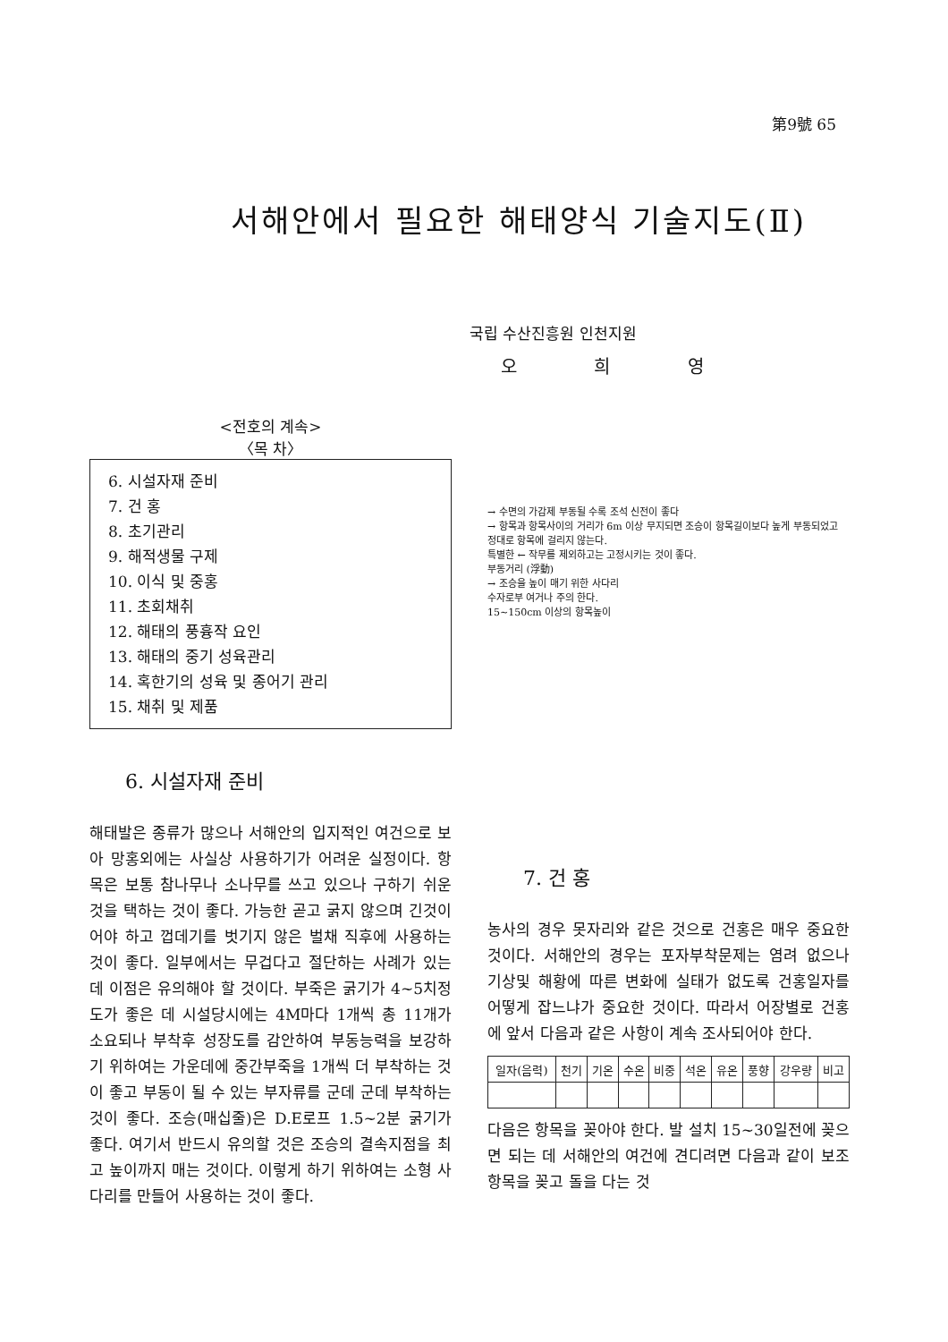第9號 65
서해안에서 필요한 해태양식 기술지도(Ⅱ)
국립 수산진흥원 인천지원
오 희 영
<전호의 계속>
〈목 차〉
6. 시설자재 준비
7. 건 홍
8. 초기관리
9. 해적생물 구제
10. 이식 및 중홍
11. 초회채취
12. 해태의 풍흉작 요인
13. 해태의 중기 성육관리
14. 혹한기의 성육 및 종어기 관리
15. 채취 및 제품
6. 시설자재 준비
해태발은 종류가 많으나 서해안의 입지적인 여건으로 보아 망홍외에는 사실상 사용하기가 어려운 실정이다. 항목은 보통 참나무나 소나무를 쓰고 있으나 구하기 쉬운 것을 택하는 것이 좋다. 가능한 곧고 굵지 않으며 긴것이어야 하고 껍데기를 벗기지 않은 벌채 직후에 사용하는 것이 좋다. 일부에서는 무겁다고 절단하는 사례가 있는 데 이점은 유의해야 할 것이다. 부죽은 굵기가 4~5치정도가 좋은 데 시설당시에는 4M마다 1개씩 총 11개가 소요되나 부착후 성장도를 감안하여 부동능력을 보강하기 위하여는 가운데에 중간부죽을 1개씩 더 부착하는 것이 좋고 부동이 될 수 있는 부자류를 군데 군데 부착하는 것이 좋다. 조승(매십줄)은 D.E로프 1.5~2분 굵기가 좋다. 여기서 반드시 유의할 것은 조승의 결속지점을 최고 높이까지 매는 것이다. 이렇게 하기 위하여는 소형 사다리를 만들어 사용하는 것이 좋다.
→ 수면의 가감제 부동될 수록 조석 신전이 좋다
→ 항목과 항목사이의 거리가 6m 이상 무지되면 조승이 항목길이보다 높게 부동되었고 정대로 항목에 걸리지 않는다.
특별한 ← 작무를 제외하고는 고정시키는 것이 좋다.
부동거리 (浮動)
→ 조승을 높이 매기 위한 사다리
수자로부 여거나 주의 한다.
15~150cm 이상의 항목높이
7. 건 홍
농사의 경우 못자리와 같은 것으로 건홍은 매우 중요한 것이다. 서해안의 경우는 포자부착문제는 염려 없으나 기상및 해황에 따른 변화에 실태가 없도록 건홍일자를 어떻게 잡느냐가 중요한 것이다. 따라서 어장별로 건홍에 앞서 다음과 같은 사항이 계속 조사되어야 한다.
| 일자(음력) | 천기 | 기온 | 수온 | 비중 | 석온 | 유온 | 풍향 | 강우량 | 비고 |
| --- | --- | --- | --- | --- | --- | --- | --- | --- | --- |
다음은 항목을 꽂아야 한다. 발 설치 15~30일전에 꽂으면 되는 데 서해안의 여건에 견디려면 다음과 같이 보조항목을 꽂고 돌을 다는 것